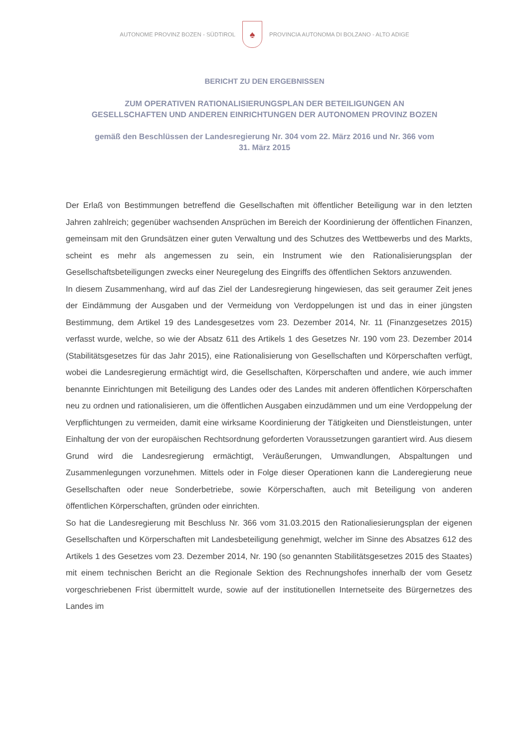AUTONOME PROVINZ BOZEN - SÜDTIROL
♠
PROVINCIA AUTONOMA DI BOLZANO - ALTO ADIGE
BERICHT ZU DEN ERGEBNISSEN
ZUM OPERATIVEN RATIONALISIERUNGSPLAN DER BETEILIGUNGEN AN
GESELLSCHAFTEN UND ANDEREN EINRICHTUNGEN DER AUTONOMEN PROVINZ BOZEN
gemäß den Beschlüssen der Landesregierung Nr. 304 vom 22. März 2016 und Nr. 366 vom
31. März 2015
Der Erlaß von Bestimmungen betreffend die Gesellschaften mit öffentlicher Beteiligung war in den letzten Jahren zahlreich; gegenüber wachsenden Ansprüchen im Bereich der Koordinierung der öffentlichen Finanzen, gemeinsam mit den Grundsätzen einer guten Verwaltung und des Schutzes des Wettbewerbs und des Markts, scheint es mehr als angemessen zu sein, ein Instrument wie den Rationalisierungsplan der Gesellschaftsbeteiligungen zwecks einer Neuregelung des Eingriffs des öffentlichen Sektors anzuwenden.
In diesem Zusammenhang, wird auf das Ziel der Landesregierung hingewiesen, das seit geraumer Zeit jenes der Eindämmung der Ausgaben und der Vermeidung von Verdoppelungen ist und das in einer jüngsten Bestimmung, dem Artikel 19 des Landesgesetzes vom 23. Dezember 2014, Nr. 11 (Finanzgesetzes 2015) verfasst wurde, welche, so wie der Absatz 611 des Artikels 1 des Gesetzes Nr. 190 vom 23. Dezember 2014 (Stabilitätsgesetzes für das Jahr 2015), eine Rationalisierung von Gesellschaften und Körperschaften verfügt, wobei die Landesregierung ermächtigt wird, die Gesellschaften, Körperschaften und andere, wie auch immer benannte Einrichtungen mit Beteiligung des Landes oder des Landes mit anderen öffentlichen Körperschaften neu zu ordnen und rationalisieren, um die öffentlichen Ausgaben einzudämmen und um eine Verdoppelung der Verpflichtungen zu vermeiden, damit eine wirksame Koordinierung der Tätigkeiten und Dienstleistungen, unter Einhaltung der von der europäischen Rechtsordnung geforderten Voraussetzungen garantiert wird. Aus diesem Grund wird die Landesregierung ermächtigt, Veräußerungen, Umwandlungen, Abspaltungen und Zusammenlegungen vorzunehmen. Mittels oder in Folge dieser Operationen kann die Landeregierung neue Gesellschaften oder neue Sonderbetriebe, sowie Körperschaften, auch mit Beteiligung von anderen öffentlichen Körperschaften, gründen oder einrichten.
So hat die Landesregierung mit Beschluss Nr. 366 vom 31.03.2015 den Rationaliesierungsplan der eigenen Gesellschaften und Körperschaften mit Landesbeteiligung genehmigt, welcher im Sinne des Absatzes 612 des Artikels 1 des Gesetzes vom 23. Dezember 2014, Nr. 190 (so genannten Stabilitätsgesetzes 2015 des Staates) mit einem technischen Bericht an die Regionale Sektion des Rechnungshofes innerhalb der vom Gesetz vorgeschriebenen Frist übermittelt wurde, sowie auf der institutionellen Internetseite des Bürgernetzes des Landes im